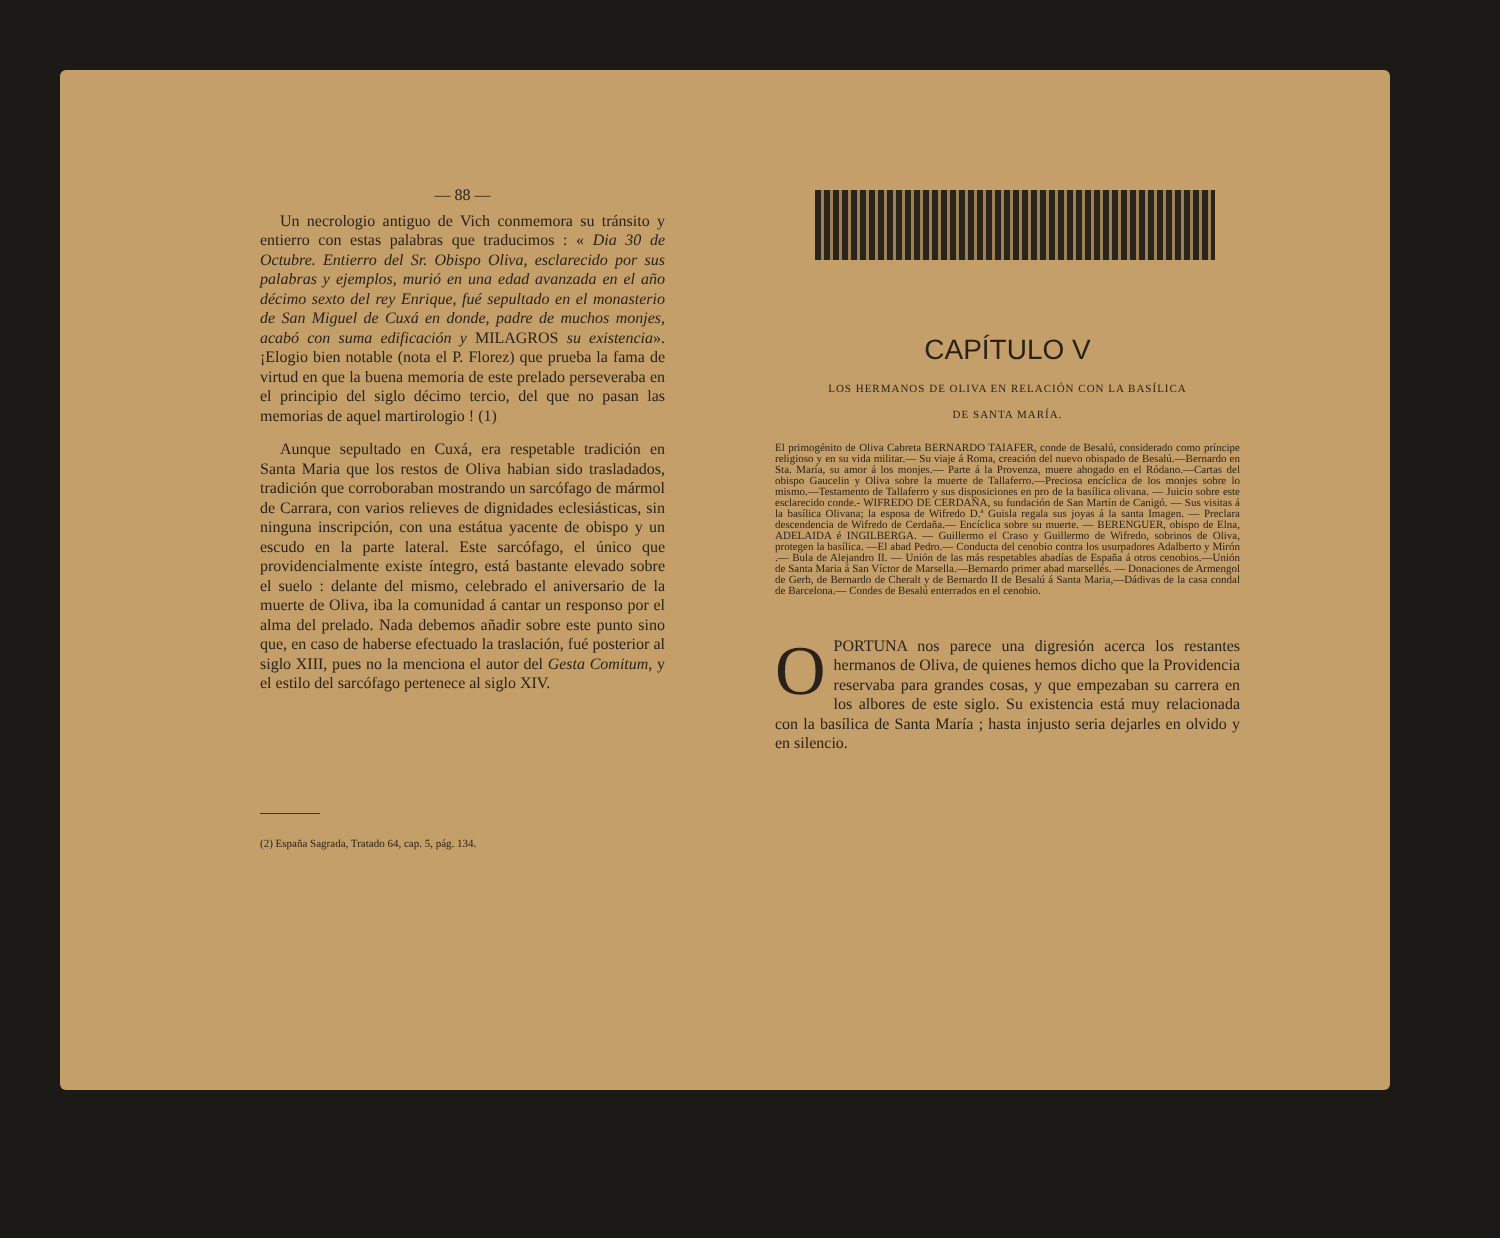— 88 —
Un necrologio antiguo de Vich conmemora su tránsito y entierro con estas palabras que traducimos : « Dia 30 de Octubre. Entierro del Sr. Obispo Oliva, esclarecido por sus palabras y ejemplos, murió en una edad avanzada en el año décimo sexto del rey Enrique, fué sepultado en el monasterio de San Miguel de Cuxá en donde, padre de muchos monjes, acabó con suma edificación y MILAGROS su existencia». ¡Elogio bien notable (nota el P. Florez) que prueba la fama de virtud en que la buena memoria de este prelado perseveraba en el principio del siglo décimo tercio, del que no pasan las memorias de aquel martirologio ! (1)
Aunque sepultado en Cuxá, era respetable tradición en Santa Maria que los restos de Oliva habian sido trasladados, tradición que corroboraban mostrando un sarcófago de mármol de Carrara, con varios relieves de dignidades eclesiásticas, sin ninguna inscripción, con una estátua yacente de obispo y un escudo en la parte lateral. Este sarcófago, el único que providencialmente existe íntegro, está bastante elevado sobre el suelo : delante del mismo, celebrado el aniversario de la muerte de Oliva, iba la comunidad á cantar un responso por el alma del prelado. Nada debemos añadir sobre este punto sino que, en caso de haberse efectuado la traslación, fué posterior al siglo XIII, pues no la menciona el autor del Gesta Comitum, y el estilo del sarcófago pertenece al siglo XIV.
(2) España Sagrada, Tratado 64, cap. 5, pág. 134.
CAPÍTULO V
LOS HERMANOS DE OLIVA EN RELACIÓN CON LA BASÍLICA
DE SANTA MARÍA.
El primogénito de Oliva Cabreta BERNARDO TAIAFER, conde de Besalú, considerado como príncipe religioso y en su vida militar.— Su viaje á Roma, creación del nuevo obispado de Besalú.—Bernardo en Sta. María, su amor á los monjes.— Parte á la Provenza, muere ahogado en el Ródano.—Cartas del obispo Gaucelin y Oliva sobre la muerte de Tallaferro.—Preciosa encíclica de los monjes sobre lo mismo.—Testamento de Tallaferro y sus disposiciones en pro de la basílica olivana. — Juicio sobre este esclarecido conde.- WIFREDO DE CERDAÑA, su fundación de San Martín de Canigó. — Sus visitas á la basílica Olivana; la esposa de Wifredo D.ª Guisla regala sus joyas á la santa Imagen. — Preclara descendencia de Wifredo de Cerdaña.— Encíclica sobre su muerte. — BERENGUER, obispo de Elna, ADELAIDA é INGILBERGA. — Guillermo el Craso y Guillermo de Wifredo, sobrinos de Oliva, protegen la basílica. —El abad Pedro.— Conducta del cenobio contra los usurpadores Adalberto y Mirón .— Bula de Alejandro II. — Unión de las más respetables abadías de España á otros cenobios.—Unión de Santa Maria á San Víctor de Marsella.—Bernardo primer abad marsellés. — Donaciones de Armengol de Gerb, de Bernardo de Cheralt y de Bernardo II de Besalú á Santa Maria,—Dádivas de la casa condal de Barcelona.— Condes de Besalú enterrados en el cenobio.
OPORTUNA nos parece una digresión acerca los restantes hermanos de Oliva, de quienes hemos dicho que la Providencia reservaba para grandes cosas, y que empezaban su carrera en los albores de este siglo. Su existencia está muy relacionada con la basílica de Santa María ; hasta injusto seria dejarles en olvido y en silencio.